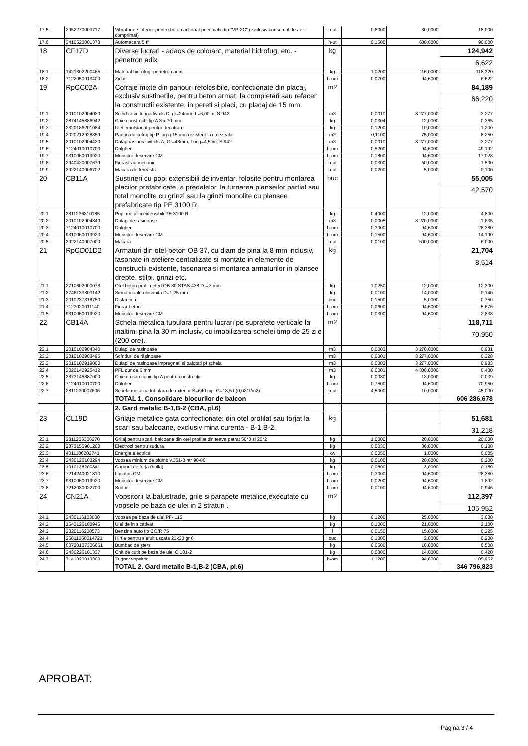| 17.5 | 2952270003717 | Vibrator de interior pentru beton actionat pneumatic tip "VP-2C" (exclusiv consumul de aer comprimat) | h-ut | 0,6000 | 30,0000 | 18,000 |
| 17.6 | 3410520001373 | Automacara 5 tf | h-ut | 0,1500 | 600,0000 | 90,000 |
| 18 | CF17D | Diverse lucrari - adaos de colorant, material hidrofug, etc. -penetron adix | kg | | | 124,942 6,622 |
| 18.1 | 1421302200465 | Material hidrofug -penetron adix | kg | 1,0200 | 116,0000 | 118,320 |
| 18.2 | 7122050013400 | Zidar | h-om | 0,0700 | 94,6000 | 6,622 |
| 19 | RpCC02A | Cofraje mixte din panouri refolosibile, confectionate din placaj, exclusiv sustinerile, pentru beton armat, la completari sau refaceri la constructii existente, in pereti si placi, cu placaj de 15 mm. | m2 | | | 84,189 66,220 |
| 19.1 | 2010102904030 | Scind rasin lunga tiv cls D, gr=24mm, L=6,00 m; S 942 | m3 | 0,0010 | 3 277,0000 | 3,277 |
| 19.2 | 2874145886942 | Cuie constructii tip A 3 x 70 mm | kg | 0,0304 | 12,0000 | 0,365 |
| 19.3 | 2320186201084 | Ulei emulsionat pentru decofrare | kg | 0,1200 | 10,0000 | 1,200 |
| 19.4 | 2020212928359 | Panou de cofraj tip P fag g 15 mm rezistent la umezeala | m2 | 0,1100 | 75,0000 | 8,250 |
| 19.5 | 2010102904420 | Dulap rasinos tivit cls.A, Gr=48mm, Lung=4,50m, S 942 | m3 | 0,0010 | 3 277,0000 | 3,277 |
| 19.6 | 7124010010700 | Dulgher | h-om | 0,5200 | 94,6000 | 49,192 |
| 19.7 | 9310060019920 | Muncitor deservire CM | h-om | 0,1800 | 94,6000 | 17,028 |
| 19.8 | 2940420007679 | Fierastrau mecanic | h-ut | 0,0300 | 50,0000 | 1,500 |
| 19.9 | 2922140006702 | Macara de fereastra | h-ut | 0,0200 | 5,0000 | 0,100 |
| 20 | CB11A | Sustineri cu popi extensibili de inventar, folosite pentru montarea placilor prefabricate, a predalelor, la turnarea planseilor partial sau total monolite cu grinzi sau la grinzi monolite cu plansee prefabricate tip PE 3100 R. | buc | | | 55,005 42,570 |
| 20.1 | 2811236310185 | Popi metalici extensibili PE 3100 R | kg | 0,4000 | 12,0000 | 4,800 |
| 20.2 | 2010102904340 | Dulapi de rasinoase | m3 | 0,0005 | 3 270,0000 | 1,635 |
| 20.3 | 7124010010700 | Dulgher | h-om | 0,3000 | 94,6000 | 28,380 |
| 20.4 | 9310060019920 | Muncitor deservire CM | h-om | 0,1500 | 94,6000 | 14,190 |
| 20.5 | 2922140007000 | Macara | h-ut | 0,0100 | 600,0000 | 6,000 |
| 21 | RpCD01D2 | Armaturi din otel-beton OB 37, cu diam de pina la 8 mm inclusiv, fasonate in ateliere centralizate si montate in elemente de constructii existente, fasonarea si montarea armaturilor in plansee drepte, stilpi, grinzi etc. | kg | | | 21,704 8,514 |
| 21.1 | 2710602000078 | Otel beton profil neted OB 30 STAS 438 D = 8 mm | kg | 1,0250 | 12,0000 | 12,300 |
| 21.2 | 2746133803142 | Sirma moale obisnuita D=1,25 mm | kg | 0,0100 | 14,0000 | 0,140 |
| 21.3 | 2010237318750 | Distantieri | buc | 0,1500 | 5,0000 | 0,750 |
| 21.4 | 7123020011140 | Fierar beton | h-om | 0,0600 | 94,6000 | 5,676 |
| 21.5 | 9310060019920 | Muncitor deservire CM | h-om | 0,0300 | 94,6000 | 2,838 |
| 22 | CB14A | Schela metalica tubulara pentru lucrari pe suprafete verticale la inaltimi pina la 30 m inclusiv, cu imobilizarea schelei timp de 25 zile (200 ore). | m2 | | | 118,711 70,950 |
| 22.1 | 2010102904340 | Dulapi de rasinoase | m3 | 0,0003 | 3 270,0000 | 0,981 |
| 22.2 | 2010102903495 | Scînduri de răşinoase | m3 | 0,0001 | 3 277,0000 | 0,328 |
| 22.3 | 2010102919000 | Dulapi de rasinoase impregnati si balotati pt schela | m3 | 0,0003 | 3 277,0000 | 0,983 |
| 22.4 | 2020142925412 | PFL dur de 6 mm | m3 | 0,0001 | 4 300,0000 | 0,430 |
| 22.5 | 2873145887000 | Cuie cu cap conic tip A pentru construcţii | kg | 0,0030 | 13,0000 | 0,039 |
| 22.6 | 7124010010700 | Dulgher | h-om | 0,7500 | 94,6000 | 70,950 |
| 22.7 | 2811230007606 | Schela metalica tubulara de exterior S=640 mp, G=13,5 t (0,021t/m2) | h-ut | 4,5000 | 10,0000 | 45,000 |
| | | TOTAL 1. Consolidare blocurilor de balcon | | | | 606 286,678 |
| | | 2. Gard metalic B-1,B-2 (CBA, pl.6) | | | | |
| 23 | CL19D | Grilaje metalice gata confectionate: din otel profilat sau forjat la scari sau balcoane, exclusiv mina curenta - B-1,B-2, | kg | | | 51,681 31,218 |
| 23.1 | 2811236306270 | Grilaj pentru scari, balcoane din otel profilat din teava patrat 50*3 si 20*2 | kg | 1,0000 | 20,0000 | 20,000 |
| 23.2 | 2873155901200 | Electrozi pentru sudura | kg | 0,0030 | 36,0000 | 0,108 |
| 23.3 | 4011106202741 | Energie electrica | kw | 0,0050 | 1,0000 | 0,005 |
| 23.4 | 2430126103294 | Vopsea minium de plumb v.351-3 ntr 90-80 | kg | 0,0100 | 20,0000 | 0,200 |
| 23.5 | 1010126200341 | Carbuni de forja (huila) | kg | 0,0500 | 3,0000 | 0,150 |
| 23.6 | 7214240021810 | Lacatus CM | h-om | 0,3000 | 94,6000 | 28,380 |
| 23.7 | 9310060019920 | Muncitor deservire CM | h-om | 0,0200 | 94,6000 | 1,892 |
| 23.8 | 7212030022700 | Sudor | h-om | 0,0100 | 94,6000 | 0,946 |
| 24 | CN21A | Vopsitorii la balustrade, grile si parapete metalice,executate cu vopsele pe baza de ulei in 2 straturi . | m2 | | | 112,397 105,952 |
| 24.1 | 2430116103000 | Vopsea pe baza de ulei PF- 115 | kg | 0,1200 | 25,0000 | 3,000 |
| 24.2 | 1542126108945 | Ulei de in sicativat | kg | 0,1000 | 21,0000 | 2,100 |
| 24.3 | 2320116200573 | Benzina auto tip CO/R 75 | l | 0,0150 | 15,0000 | 0,225 |
| 24.4 | 26811260014721 | Hirtie pentru slefuit uscata 23x30 gr 6 | buc | 0,1000 | 2,0000 | 0,200 |
| 24.5 | 03720107306661 | Bumbac de şters | kg | 0,0500 | 10,0000 | 0,500 |
| 24.6 | 2430226101337 | Chit de cutit pe baza de ulei C 101-2 | kg | 0,0300 | 14,0000 | 0,420 |
| 24.7 | 7141020013300 | Zugrav vopsitor | h-om | 1,1200 | 94,6000 | 105,952 |
| | | TOTAL 2. Gard metalic B-1,B-2 (CBA, pl.6) | | | | 346 796,823 |
APROBAT:
Pagina 3 / 4